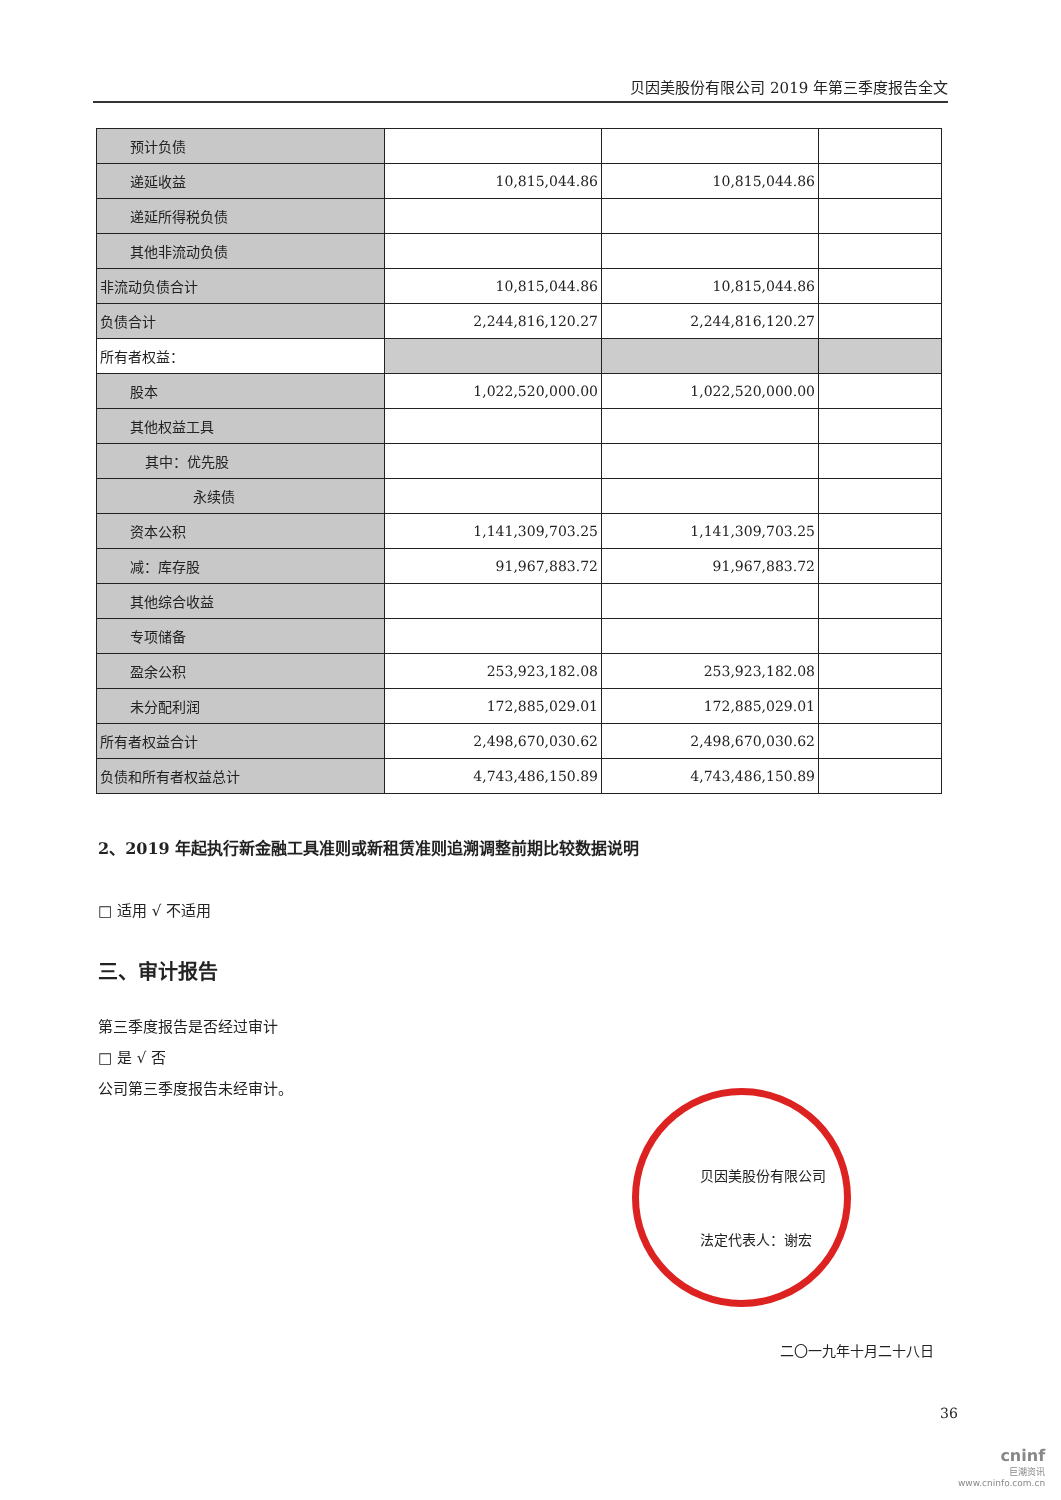贝因美股份有限公司 2019 年第三季度报告全文
| 预计负债 | | | |
| 递延收益 | 10,815,044.86 | 10,815,044.86 | |
| 递延所得税负债 | | | |
| 其他非流动负债 | | | |
| 非流动负债合计 | 10,815,044.86 | 10,815,044.86 | |
| 负债合计 | 2,244,816,120.27 | 2,244,816,120.27 | |
| 所有者权益： | | | |
| 股本 | 1,022,520,000.00 | 1,022,520,000.00 | |
| 其他权益工具 | | | |
| 其中：优先股 | | | |
| 永续债 | | | |
| 资本公积 | 1,141,309,703.25 | 1,141,309,703.25 | |
| 减：库存股 | 91,967,883.72 | 91,967,883.72 | |
| 其他综合收益 | | | |
| 专项储备 | | | |
| 盈余公积 | 253,923,182.08 | 253,923,182.08 | |
| 未分配利润 | 172,885,029.01 | 172,885,029.01 | |
| 所有者权益合计 | 2,498,670,030.62 | 2,498,670,030.62 | |
| 负债和所有者权益总计 | 4,743,486,150.89 | 4,743,486,150.89 | |
2、2019 年起执行新金融工具准则或新租赁准则追溯调整前期比较数据说明
□ 适用 √ 不适用
三、审计报告
第三季度报告是否经过审计
□ 是 √ 否
公司第三季度报告未经审计。
贝因美股份有限公司
法定代表人：谢宏
二〇一九年十月二十八日
36
cninf
巨潮资讯
www.cninfo.com.cn